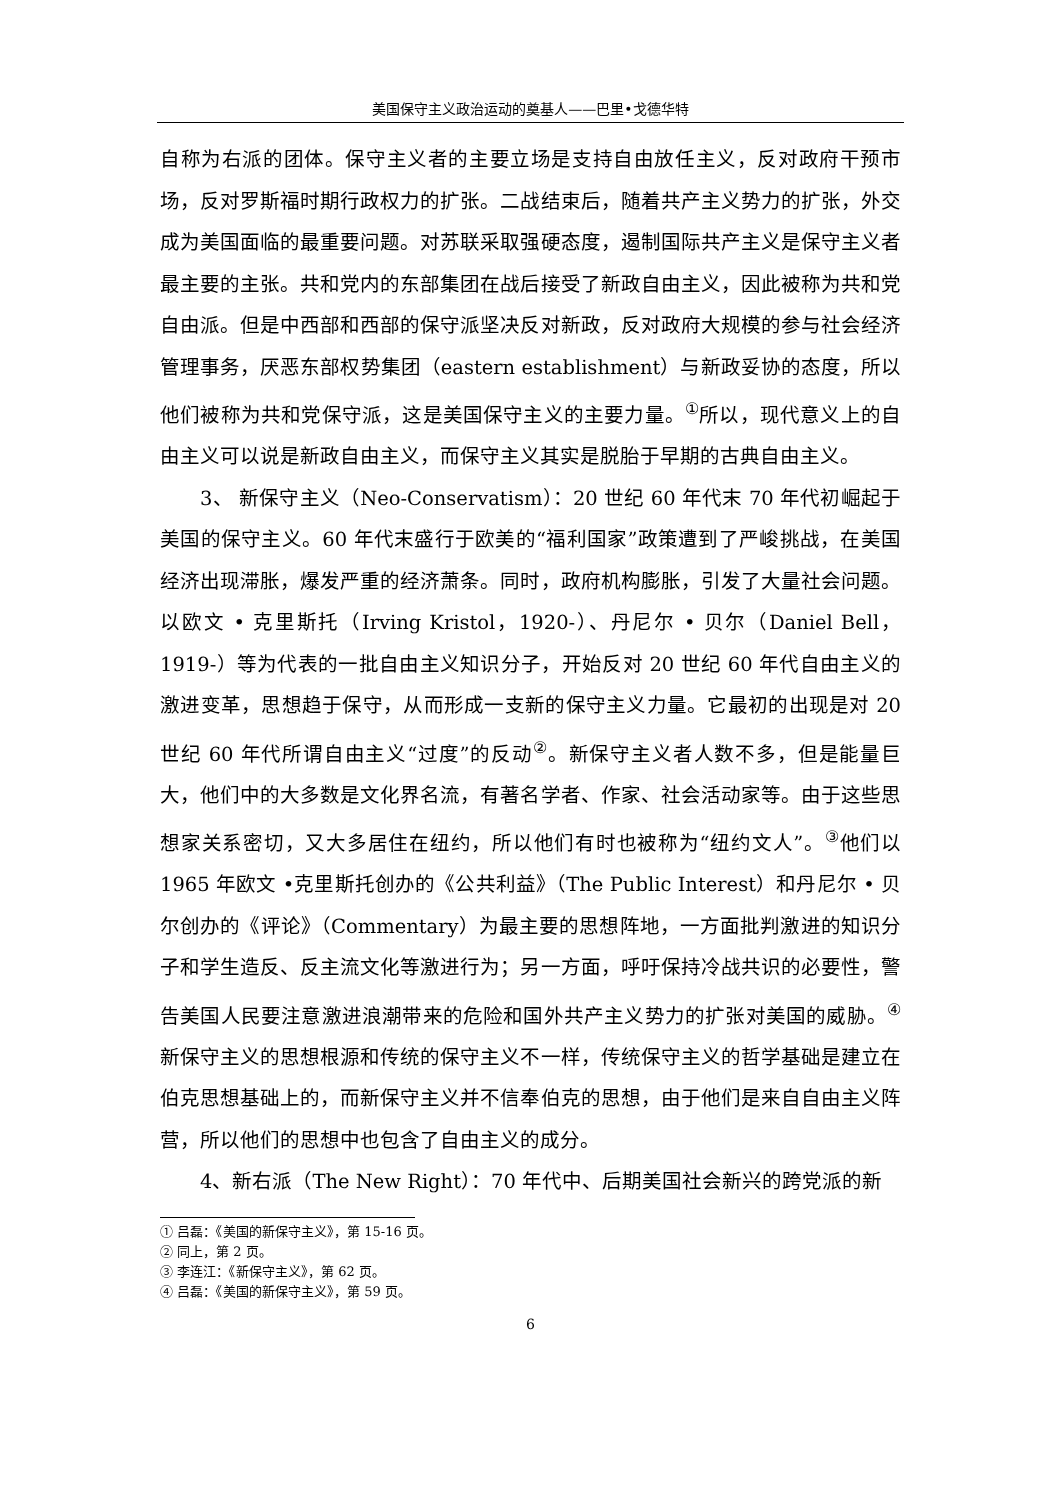美国保守主义政治运动的奠基人——巴里•戈德华特
自称为右派的团体。保守主义者的主要立场是支持自由放任主义，反对政府干预市场，反对罗斯福时期行政权力的扩张。二战结束后，随着共产主义势力的扩张，外交成为美国面临的最重要问题。对苏联采取强硬态度，遏制国际共产主义是保守主义者最主要的主张。共和党内的东部集团在战后接受了新政自由主义，因此被称为共和党自由派。但是中西部和西部的保守派坚决反对新政，反对政府大规模的参与社会经济管理事务，厌恶东部权势集团（eastern establishment）与新政妥协的态度，所以他们被称为共和党保守派，这是美国保守主义的主要力量。<sup>①</sup>所以，现代意义上的自由主义可以说是新政自由主义，而保守主义其实是脱胎于早期的古典自由主义。
3、 新保守主义（Neo-Conservatism）：20 世纪 60 年代末 70 年代初崛起于美国的保守主义。60 年代末盛行于欧美的“福利国家”政策遭到了严峻挑战，在美国经济出现滞胀，爆发严重的经济萧条。同时，政府机构膨胀，引发了大量社会问题。以欧文 • 克里斯托（Irving Kristol，1920-）、丹尼尔 • 贝尔（Daniel Bell，1919-）等为代表的一批自由主义知识分子，开始反对 20 世纪 60 年代自由主义的激进变革，思想趋于保守，从而形成一支新的保守主义力量。它最初的出现是对 20 世纪 60 年代所谓自由主义“过度”的反动<sup>②</sup>。新保守主义者人数不多，但是能量巨大，他们中的大多数是文化界名流，有著名学者、作家、社会活动家等。由于这些思想家关系密切，又大多居住在纽约，所以他们有时也被称为“纽约文人”。<sup>③</sup>他们以 1965 年欧文 •克里斯托创办的《公共利益》（The Public Interest）和丹尼尔 • 贝尔创办的《评论》（Commentary）为最主要的思想阵地，一方面批判激进的知识分子和学生造反、反主流文化等激进行为；另一方面，呼吁保持冷战共识的必要性，警告美国人民要注意激进浪潮带来的危险和国外共产主义势力的扩张对美国的威胁。<sup>④</sup>新保守主义的思想根源和传统的保守主义不一样，传统保守主义的哲学基础是建立在伯克思想基础上的，而新保守主义并不信奉伯克的思想，由于他们是来自自由主义阵营，所以他们的思想中也包含了自由主义的成分。
4、新右派（The New Right）：70 年代中、后期美国社会新兴的跨党派的新
① 吕磊：《美国的新保守主义》，第 15-16 页。
② 同上，第 2 页。
③ 李连江：《新保守主义》，第 62 页。
④ 吕磊：《美国的新保守主义》，第 59 页。
6